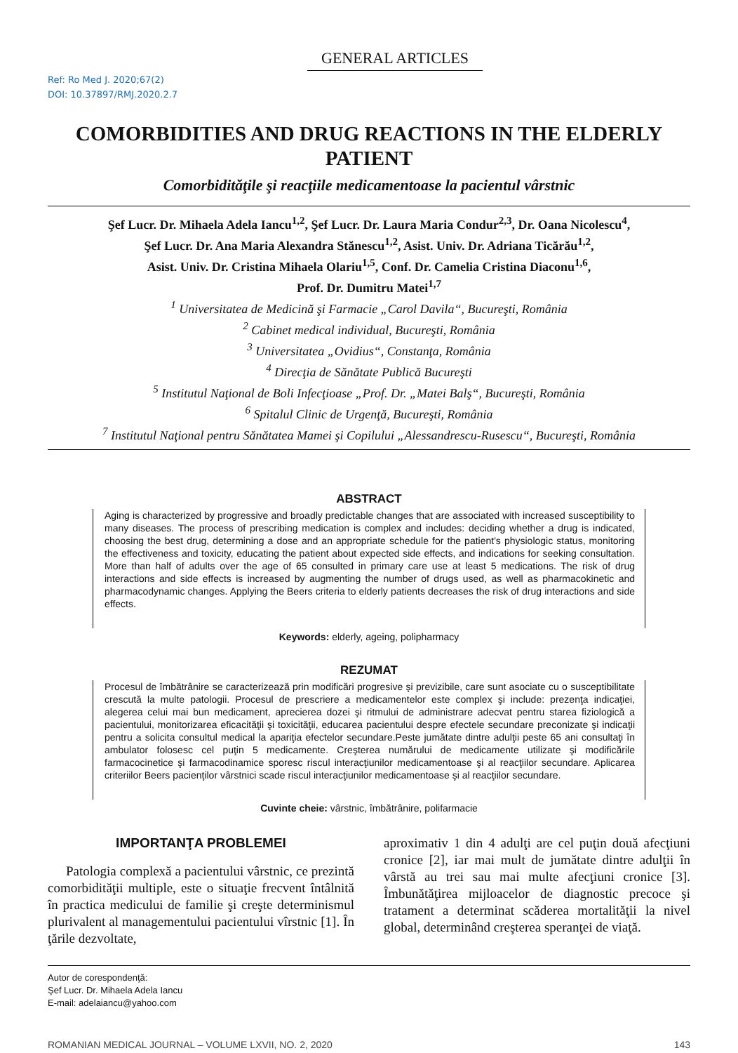GENERAL ARTICLES
Ref: Ro Med J. 2020;67(2)
DOI: 10.37897/RMJ.2020.2.7
COMORBIDITIES AND DRUG REACTIONS IN THE ELDERLY PATIENT
Comorbidităţile şi reacţiile medicamentoase la pacientul vârstnic
Şef Lucr. Dr. Mihaela Adela Iancu<sup>1,2</sup>, Şef Lucr. Dr. Laura Maria Condur<sup>2,3</sup>, Dr. Oana Nicolescu<sup>4</sup>,
Şef Lucr. Dr. Ana Maria Alexandra Stănescu<sup>1,2</sup>, Asist. Univ. Dr. Adriana Ticărău<sup>1,2</sup>,
Asist. Univ. Dr. Cristina Mihaela Olariu<sup>1,5</sup>, Conf. Dr. Camelia Cristina Diaconu<sup>1,6</sup>,
Prof. Dr. Dumitru Matei<sup>1,7</sup>
<sup>1</sup> Universitatea de Medicină şi Farmacie „Carol Davila“, Bucureşti, România
<sup>2</sup> Cabinet medical individual, Bucureşti, România
<sup>3</sup> Universitatea „Ovidius“, Constanţa, România
<sup>4</sup> Direcţia de Sănătate Publică Bucureşti
<sup>5</sup> Institutul Naţional de Boli Infecţioase „Prof. Dr. „Matei Balş“, Bucureşti, România
<sup>6</sup> Spitalul Clinic de Urgenţă, Bucureşti, România
<sup>7</sup> Institutul Naţional pentru Sănătatea Mamei şi Copilului „Alessandrescu-Rusescu“, Bucureşti, România
ABSTRACT
Aging is characterized by progressive and broadly predictable changes that are associated with increased susceptibility to many diseases. The process of prescribing medication is complex and includes: deciding whether a drug is indicated, choosing the best drug, determining a dose and an appropriate schedule for the patient's physiologic status, monitoring the effectiveness and toxicity, educating the patient about expected side effects, and indications for seeking consultation. More than half of adults over the age of 65 consulted in primary care use at least 5 medications. The risk of drug interactions and side effects is increased by augmenting the number of drugs used, as well as pharmacokinetic and pharmacodynamic changes. Applying the Beers criteria to elderly patients decreases the risk of drug interactions and side effects.
Keywords: elderly, ageing, polipharmacy
REZUMAT
Procesul de îmbătrânire se caracterizează prin modificări progresive şi previzibile, care sunt asociate cu o susceptibilitate crescută la multe patologii. Procesul de prescriere a medicamentelor este complex şi include: prezenţa indicaţiei, alegerea celui mai bun medicament, aprecierea dozei şi ritmului de administrare adecvat pentru starea fiziologică a pacientului, monitorizarea eficacităţii şi toxicităţii, educarea pacientului despre efectele secundare preconizate şi indicaţii pentru a solicita consultul medical la apariţia efectelor secundare.Peste jumătate dintre adulţii peste 65 ani consultaţi în ambulator folosesc cel puţin 5 medicamente. Creşterea numărului de medicamente utilizate şi modificările farmacocinetice şi farmacodinamice sporesc riscul interacţiunilor medicamentoase şi al reacţiilor secundare. Aplicarea criteriilor Beers pacienţilor vârstnici scade riscul interacţiunilor medicamentoase şi al reacţiilor secundare.
Cuvinte cheie: vârstnic, îmbătrânire, polifarmacie
IMPORTANŢA PROBLEMEI
Patologia complexă a pacientului vârstnic, ce prezintă comorbidităţii multiple, este o situaţie frecvent întâlnită în practica medicului de familie şi creşte determinismul plurivalent al managementului pacientului vîrstnic [1]. În ţările dezvoltate,
aproximativ 1 din 4 adulţi are cel puţin două afecţiuni cronice [2], iar mai mult de jumătate dintre adulţii în vârstă au trei sau mai multe afecţiuni cronice [3]. Îmbunătăţirea mijloacelor de diagnostic precoce şi tratament a determinat scăderea mortalităţii la nivel global, determinând creşterea speranţei de viaţă.
Autor de corespondenţă:
Şef Lucr. Dr. Mihaela Adela Iancu
E-mail: adelaiancu@yahoo.com
ROMANIAN MEDICAL JOURNAL – VOLUME LXVII, NO. 2, 2020 143